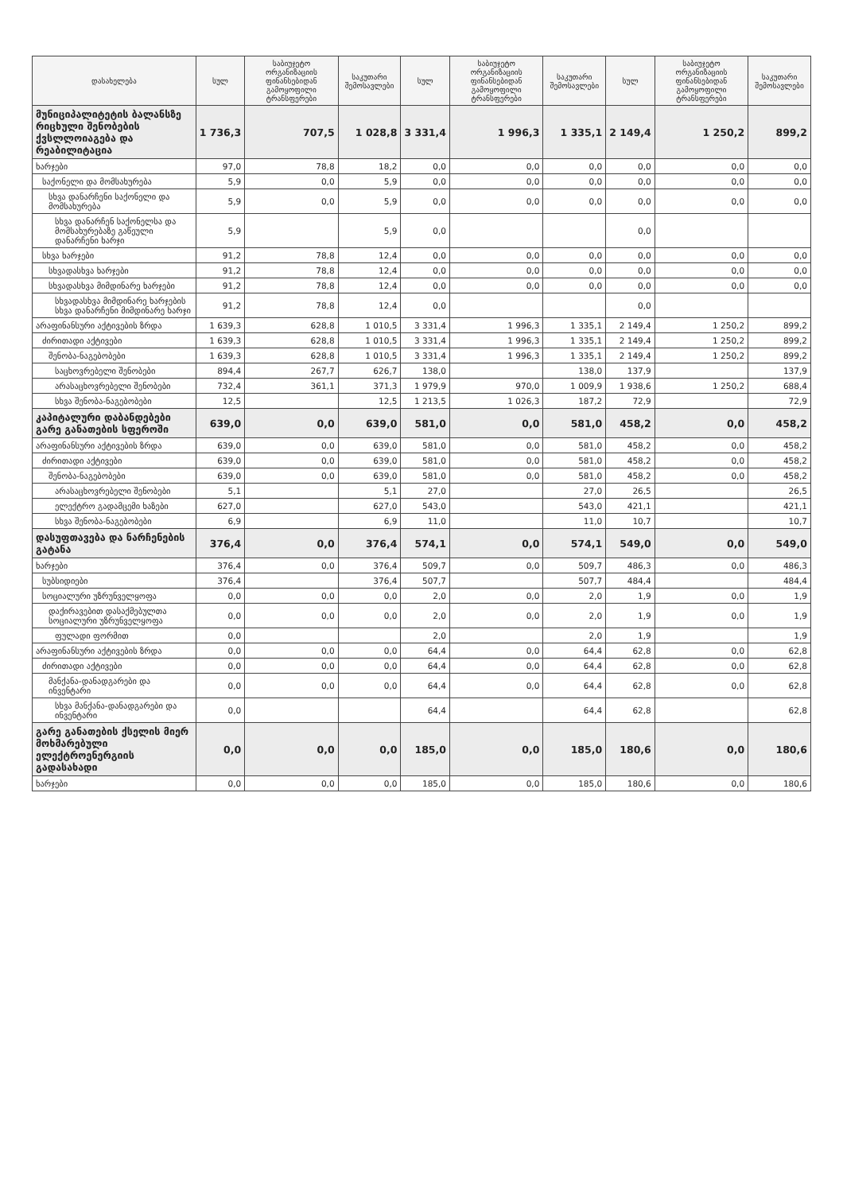| დასახელება | სულ | საბიუჯეტო ორგანიზაციის ფინანსებიდან გამოყოფილი ტრანსფერები | საკუთარი შემოსავლები | სულ | საბიუჯეტო ორგანიზაციის ფინანსებიდან გამოყოფილი ტრანსფერები | საკუთარი შემოსავლები | სულ | საბიუჯეტო ორგანიზაციის ფინანსებიდან გამოყოფილი ტრანსფერები | საკუთარი შემოსავლები |
| --- | --- | --- | --- | --- | --- | --- | --- | --- | --- |
| მუნიციპალიტეტის ბალანსზე რიცხული შენობების ქვსლლოიაგება და რეაბილიტაცია | 1 736,3 | 707,5 | 1 028,8 | 3 331,4 | 1 996,3 | 1 335,1 | 2 149,4 | 1 250,2 | 899,2 |
| ხარჯები | 97,0 | 78,8 | 18,2 | 0,0 | 0,0 | 0,0 | 0,0 | 0,0 | 0,0 |
| საქონელი და მომსახურება | 5,9 | 0,0 | 5,9 | 0,0 | 0,0 | 0,0 | 0,0 | 0,0 | 0,0 |
| სხვა დანარჩენი საქონელი და მომსახურება | 5,9 | 0,0 | 5,9 | 0,0 | 0,0 | 0,0 | 0,0 | 0,0 | 0,0 |
| სხვა დანარჩენ საქონელსა და მომსახურებაზე გაწეული დანარჩენი ხარჯი | 5,9 | | 5,9 | 0,0 | | | 0,0 | | |
| სხვა ხარჯები | 91,2 | 78,8 | 12,4 | 0,0 | 0,0 | 0,0 | 0,0 | 0,0 | 0,0 |
| სხვადასხვა ხარჯები | 91,2 | 78,8 | 12,4 | 0,0 | 0,0 | 0,0 | 0,0 | 0,0 | 0,0 |
| სხვადასხვა მიმდინარე ხარჯები | 91,2 | 78,8 | 12,4 | 0,0 | 0,0 | 0,0 | 0,0 | 0,0 | 0,0 |
| სხვადასხვა მიმდინარე ხარჯების სხვა დანარჩენი მიმდინარე ხარჯი | 91,2 | 78,8 | 12,4 | 0,0 | | | 0,0 | | |
| არაფინანსური აქტივების ზრდა | 1 639,3 | 628,8 | 1 010,5 | 3 331,4 | 1 996,3 | 1 335,1 | 2 149,4 | 1 250,2 | 899,2 |
| ძირითადი აქტივები | 1 639,3 | 628,8 | 1 010,5 | 3 331,4 | 1 996,3 | 1 335,1 | 2 149,4 | 1 250,2 | 899,2 |
| შენობა-ნაგებობები | 1 639,3 | 628,8 | 1 010,5 | 3 331,4 | 1 996,3 | 1 335,1 | 2 149,4 | 1 250,2 | 899,2 |
| საცხოვრებელი შენობები | 894,4 | 267,7 | 626,7 | 138,0 | | 138,0 | 137,9 | | 137,9 |
| არასაცხოვრებელი შენობები | 732,4 | 361,1 | 371,3 | 1 979,9 | 970,0 | 1 009,9 | 1 938,6 | 1 250,2 | 688,4 |
| სხვა შენობა-ნაგებობები | 12,5 | | 12,5 | 1 213,5 | 1 026,3 | 187,2 | 72,9 | | 72,9 |
| კაპიტალური დაბანდებები გარე განათების სფეროში | 639,0 | 0,0 | 639,0 | 581,0 | 0,0 | 581,0 | 458,2 | 0,0 | 458,2 |
| არაფინანსური აქტივების ზრდა | 639,0 | 0,0 | 639,0 | 581,0 | 0,0 | 581,0 | 458,2 | 0,0 | 458,2 |
| ძირითადი აქტივები | 639,0 | 0,0 | 639,0 | 581,0 | 0,0 | 581,0 | 458,2 | 0,0 | 458,2 |
| შენობა-ნაგებობები | 639,0 | 0,0 | 639,0 | 581,0 | 0,0 | 581,0 | 458,2 | 0,0 | 458,2 |
| არასაცხოვრებელი შენობები | 5,1 | | 5,1 | 27,0 | | 27,0 | 26,5 | | 26,5 |
| ელექტრო გადამცემი ხაზები | 627,0 | | 627,0 | 543,0 | | 543,0 | 421,1 | | 421,1 |
| სხვა შენობა-ნაგებობები | 6,9 | | 6,9 | 11,0 | | 11,0 | 10,7 | | 10,7 |
| დასუფთავება და ნარჩენების გატანა | 376,4 | 0,0 | 376,4 | 574,1 | 0,0 | 574,1 | 549,0 | 0,0 | 549,0 |
| ხარჯები | 376,4 | 0,0 | 376,4 | 509,7 | 0,0 | 509,7 | 486,3 | 0,0 | 486,3 |
| სუბსიდიები | 376,4 | | 376,4 | 507,7 | | 507,7 | 484,4 | | 484,4 |
| სოციალური უზრუნველყოფა | 0,0 | 0,0 | 0,0 | 2,0 | 0,0 | 2,0 | 1,9 | 0,0 | 1,9 |
| დაქირავებით დასაქმებულთა სოციალური უზრუნველყოფა | 0,0 | 0,0 | 0,0 | 2,0 | 0,0 | 2,0 | 1,9 | 0,0 | 1,9 |
| ფულადი ფორმით | 0,0 | | | 2,0 | | 2,0 | 1,9 | | 1,9 |
| არაფინანსური აქტივების ზრდა | 0,0 | 0,0 | 0,0 | 64,4 | 0,0 | 64,4 | 62,8 | 0,0 | 62,8 |
| ძირითადი აქტივები | 0,0 | 0,0 | 0,0 | 64,4 | 0,0 | 64,4 | 62,8 | 0,0 | 62,8 |
| მანქანა-დანადგარები და ინვენტარი | 0,0 | 0,0 | 0,0 | 64,4 | 0,0 | 64,4 | 62,8 | 0,0 | 62,8 |
| სხვა მანქანა-დანადგარები და ინვენტარი | 0,0 | | | 64,4 | | 64,4 | 62,8 | | 62,8 |
| გარე განათების ქსელის მიერ მოხმარებული ელექტროენერგიის გადასახადი | 0,0 | 0,0 | 0,0 | 185,0 | 0,0 | 185,0 | 180,6 | 0,0 | 180,6 |
| ხარჯები | 0,0 | 0,0 | 0,0 | 185,0 | 0,0 | 185,0 | 180,6 | 0,0 | 180,6 |